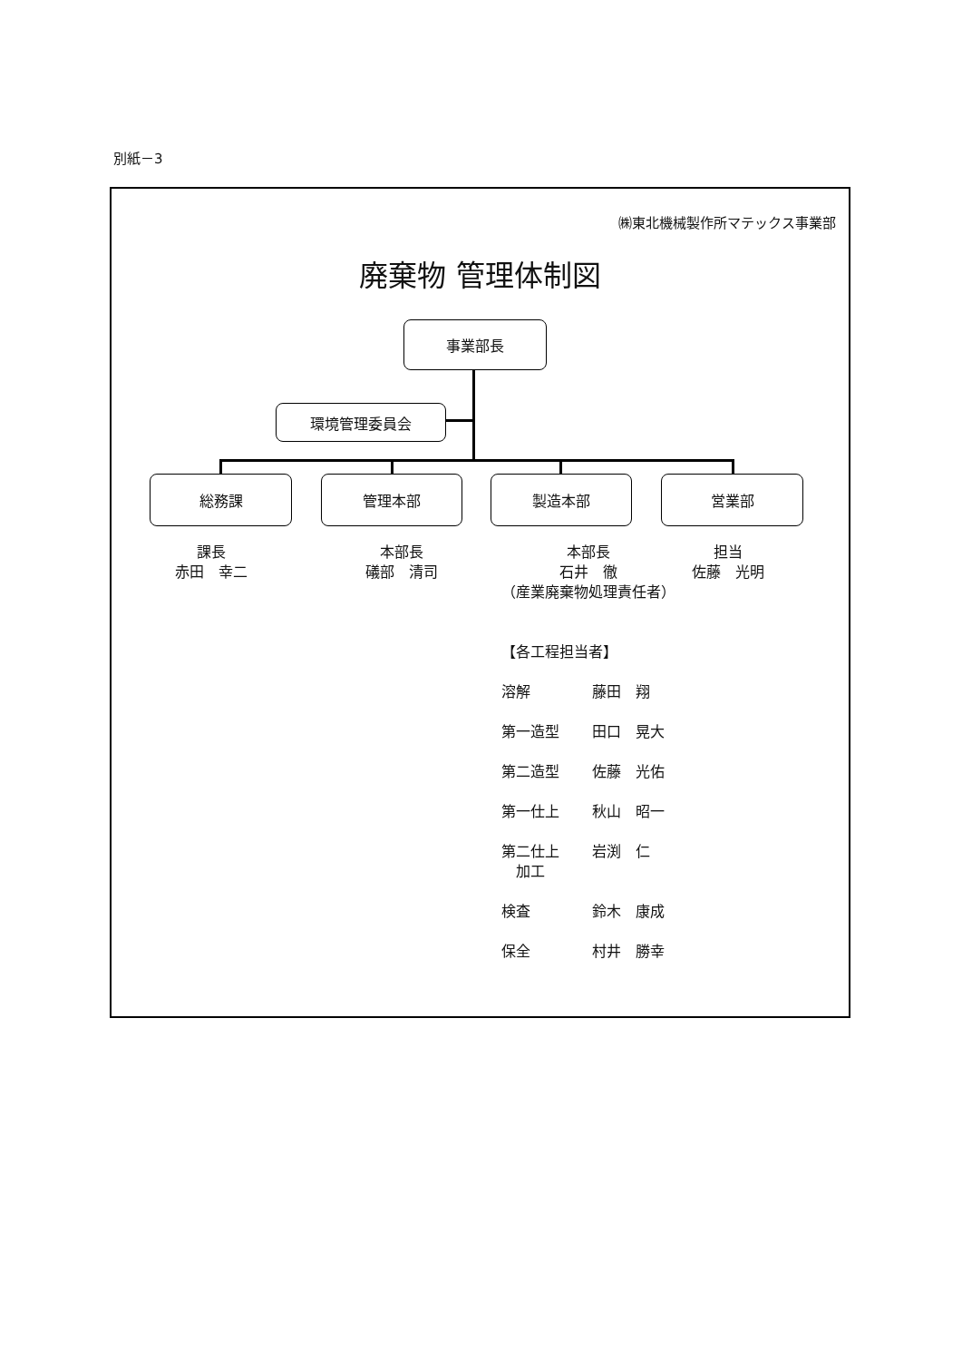別紙－3
㈱東北機械製作所マテックス事業部
廃棄物 管理体制図
事業部長
環境管理委員会
総務課 管理本部 製造本部 営業部
課長
赤田　幸二
本部長
礒部　清司
本部長
石井　徹
（産業廃棄物処理責任者）
担当
佐藤　光明
【各工程担当者】
溶解 藤田　翔
第一造型 田口　晃大
第二造型 佐藤　光佑
第一仕上 秋山　昭一
第二仕上
　加工 岩渕　仁
検査 鈴木　康成
保全 村井　勝幸